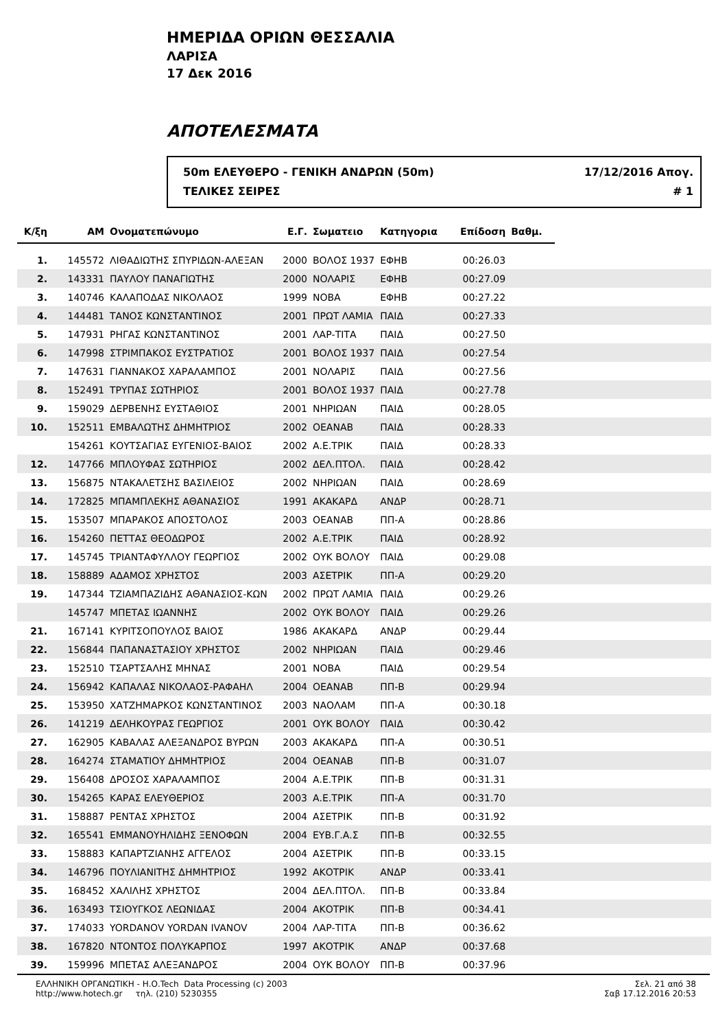ΗΜΕΡΙΔΑ ΟΡΙΩΝ ΘΕΣΣΑΛΙΑ
ΛΑΡΙΣΑ
17 Δεκ 2016
ΑΠΟΤΕΛΕΣΜΑΤΑ
50m ΕΛΕΥΘΕΡΟ - ΓΕΝΙΚΗ ΑΝΔΡΩΝ (50m) 17/12/2016 Απογ.
ΤΕΛΙΚΕΣ ΣΕΙΡΕΣ # 1
| Κ/ξη | ΑΜ | Ονοματεπώνυμο | Ε.Γ. | Σωματειο | Κατηγορια | Επίδοση | Βαθμ. | |
| --- | --- | --- | --- | --- | --- | --- | --- | --- |
| 1. | 145572 | ΛΙΘΑΔΙΩΤΗΣ ΣΠΥΡΙΔΩΝ-ΑΛΕΞΑΝ | 2000 | ΒΟΛΟΣ 1937 | ΕΦΗΒ | 00:26.03 | | |
| 2. | 143331 | ΠΑΥΛΟΥ ΠΑΝΑΓΙΩΤΗΣ | 2000 | ΝΟΛΑΡΙΣ | ΕΦΗΒ | 00:27.09 | | |
| 3. | 140746 | ΚΑΛΑΠΟΔΑΣ ΝΙΚΟΛΑΟΣ | 1999 | ΝΟΒΑ | ΕΦΗΒ | 00:27.22 | | |
| 4. | 144481 | ΤΑΝΟΣ ΚΩΝΣΤΑΝΤΙΝΟΣ | 2001 | ΠΡΩΤ ΛΑΜΙΑ | ΠΑΙΔ | 00:27.33 | | |
| 5. | 147931 | ΡΗΓΑΣ ΚΩΝΣΤΑΝΤΙΝΟΣ | 2001 | ΛΑΡ-ΤΙΤΑ | ΠΑΙΔ | 00:27.50 | | |
| 6. | 147998 | ΣΤΡΙΜΠΑΚΟΣ ΕΥΣΤΡΑΤΙΟΣ | 2001 | ΒΟΛΟΣ 1937 | ΠΑΙΔ | 00:27.54 | | |
| 7. | 147631 | ΓΙΑΝΝΑΚΟΣ ΧΑΡΑΛΑΜΠΟΣ | 2001 | ΝΟΛΑΡΙΣ | ΠΑΙΔ | 00:27.56 | | |
| 8. | 152491 | ΤΡΥΠΑΣ ΣΩΤΗΡΙΟΣ | 2001 | ΒΟΛΟΣ 1937 | ΠΑΙΔ | 00:27.78 | | |
| 9. | 159029 | ΔΕΡΒΕΝΗΣ ΕΥΣΤΑΘΙΟΣ | 2001 | ΝΗΡΙΩΑΝ | ΠΑΙΔ | 00:28.05 | | |
| 10. | 152511 | ΕΜΒΑΛΩΤΗΣ ΔΗΜΗΤΡΙΟΣ | 2002 | ΟΕΑΝΑΒ | ΠΑΙΔ | 00:28.33 | | |
| | 154261 | ΚΟΥΤΣΑΓΙΑΣ ΕΥΓΕΝΙΟΣ-ΒΑΙΟΣ | 2002 | Α.Ε.ΤΡΙΚ | ΠΑΙΔ | 00:28.33 | | |
| 12. | 147766 | ΜΠΛΟΥΦΑΣ ΣΩΤΗΡΙΟΣ | 2002 | ΔΕΛ.ΠΤΟΛ. | ΠΑΙΔ | 00:28.42 | | |
| 13. | 156875 | ΝΤΑΚΑΛΕΤΣΗΣ ΒΑΣΙΛΕΙΟΣ | 2002 | ΝΗΡΙΩΑΝ | ΠΑΙΔ | 00:28.69 | | |
| 14. | 172825 | ΜΠΑΜΠΛΕΚΗΣ ΑΘΑΝΑΣΙΟΣ | 1991 | ΑΚΑΚΑΡΔ | ΑΝΔΡ | 00:28.71 | | |
| 15. | 153507 | ΜΠΑΡΑΚΟΣ ΑΠΟΣΤΟΛΟΣ | 2003 | ΟΕΑΝΑΒ | ΠΠ-Α | 00:28.86 | | |
| 16. | 154260 | ΠΕΤΤΑΣ ΘΕΟΔΩΡΟΣ | 2002 | Α.Ε.ΤΡΙΚ | ΠΑΙΔ | 00:28.92 | | |
| 17. | 145745 | ΤΡΙΑΝΤΑΦΥΛΛΟΥ ΓΕΩΡΓΙΟΣ | 2002 | ΟΥΚ ΒΟΛΟΥ | ΠΑΙΔ | 00:29.08 | | |
| 18. | 158889 | ΑΔΑΜΟΣ ΧΡΗΣΤΟΣ | 2003 | ΑΣΕΤΡΙΚ | ΠΠ-Α | 00:29.20 | | |
| 19. | 147344 | ΤΖΙΑΜΠΑΖΙΔΗΣ ΑΘΑΝΑΣΙΟΣ-ΚΩΝ | 2002 | ΠΡΩΤ ΛΑΜΙΑ | ΠΑΙΔ | 00:29.26 | | |
| | 145747 | ΜΠΕΤΑΣ ΙΩΑΝΝΗΣ | 2002 | ΟΥΚ ΒΟΛΟΥ | ΠΑΙΔ | 00:29.26 | | |
| 21. | 167141 | ΚΥΡΙΤΣΟΠΟΥΛΟΣ ΒΑΙΟΣ | 1986 | ΑΚΑΚΑΡΔ | ΑΝΔΡ | 00:29.44 | | |
| 22. | 156844 | ΠΑΠΑΝΑΣΤΑΣΙΟΥ ΧΡΗΣΤΟΣ | 2002 | ΝΗΡΙΩΑΝ | ΠΑΙΔ | 00:29.46 | | |
| 23. | 152510 | ΤΣΑΡΤΣΑΛΗΣ ΜΗΝΑΣ | 2001 | ΝΟΒΑ | ΠΑΙΔ | 00:29.54 | | |
| 24. | 156942 | ΚΑΠΑΛΑΣ ΝΙΚΟΛΑΟΣ-ΡΑΦΑΗΛ | 2004 | ΟΕΑΝΑΒ | ΠΠ-Β | 00:29.94 | | |
| 25. | 153950 | ΧΑΤΖΗΜΑΡΚΟΣ ΚΩΝΣΤΑΝΤΙΝΟΣ | 2003 | ΝΑΟΛΑΜ | ΠΠ-Α | 00:30.18 | | |
| 26. | 141219 | ΔΕΛΗΚΟΥΡΑΣ ΓΕΩΡΓΙΟΣ | 2001 | ΟΥΚ ΒΟΛΟΥ | ΠΑΙΔ | 00:30.42 | | |
| 27. | 162905 | ΚΑΒΑΛΑΣ ΑΛΕΞΑΝΔΡΟΣ ΒΥΡΩΝ | 2003 | ΑΚΑΚΑΡΔ | ΠΠ-Α | 00:30.51 | | |
| 28. | 164274 | ΣΤΑΜΑΤΙΟΥ ΔΗΜΗΤΡΙΟΣ | 2004 | ΟΕΑΝΑΒ | ΠΠ-Β | 00:31.07 | | |
| 29. | 156408 | ΔΡΟΣΟΣ ΧΑΡΑΛΑΜΠΟΣ | 2004 | Α.Ε.ΤΡΙΚ | ΠΠ-Β | 00:31.31 | | |
| 30. | 154265 | ΚΑΡΑΣ ΕΛΕΥΘΕΡΙΟΣ | 2003 | Α.Ε.ΤΡΙΚ | ΠΠ-Α | 00:31.70 | | |
| 31. | 158887 | ΡΕΝΤΑΣ ΧΡΗΣΤΟΣ | 2004 | ΑΣΕΤΡΙΚ | ΠΠ-Β | 00:31.92 | | |
| 32. | 165541 | ΕΜΜΑΝΟΥΗΛΙΔΗΣ ΞΕΝΟΦΩΝ | 2004 | ΕΥΒ.Γ.Α.Σ | ΠΠ-Β | 00:32.55 | | |
| 33. | 158883 | ΚΑΠΑΡΤΖΙΑΝΗΣ ΑΓΓΕΛΟΣ | 2004 | ΑΣΕΤΡΙΚ | ΠΠ-Β | 00:33.15 | | |
| 34. | 146796 | ΠΟΥΛΙΑΝΙΤΗΣ ΔΗΜΗΤΡΙΟΣ | 1992 | ΑΚΟΤΡΙΚ | ΑΝΔΡ | 00:33.41 | | |
| 35. | 168452 | ΧΑΛΙΛΗΣ ΧΡΗΣΤΟΣ | 2004 | ΔΕΛ.ΠΤΟΛ. | ΠΠ-Β | 00:33.84 | | |
| 36. | 163493 | ΤΣΙΟΥΓΚΟΣ ΛΕΩΝΙΔΑΣ | 2004 | ΑΚΟΤΡΙΚ | ΠΠ-Β | 00:34.41 | | |
| 37. | 174033 | YORDANOV YORDAN IVANOV | 2004 | ΛΑΡ-ΤΙΤΑ | ΠΠ-Β | 00:36.62 | | |
| 38. | 167820 | ΝΤΟΝΤΟΣ ΠΟΛΥΚΑΡΠΟΣ | 1997 | ΑΚΟΤΡΙΚ | ΑΝΔΡ | 00:37.68 | | |
| 39. | 159996 | ΜΠΕΤΑΣ ΑΛΕΞΑΝΔΡΟΣ | 2004 | ΟΥΚ ΒΟΛΟΥ | ΠΠ-Β | 00:37.96 | | |
ΕΛΛΗΝΙΚΗ ΟΡΓΑΝΩΤΙΚΗ - Η.Ο.Tech Data Processing (c) 2003
http://www.hotech.gr τηλ. (210) 5230355
Σελ. 21 από 38
Σαβ 17.12.2016 20:53